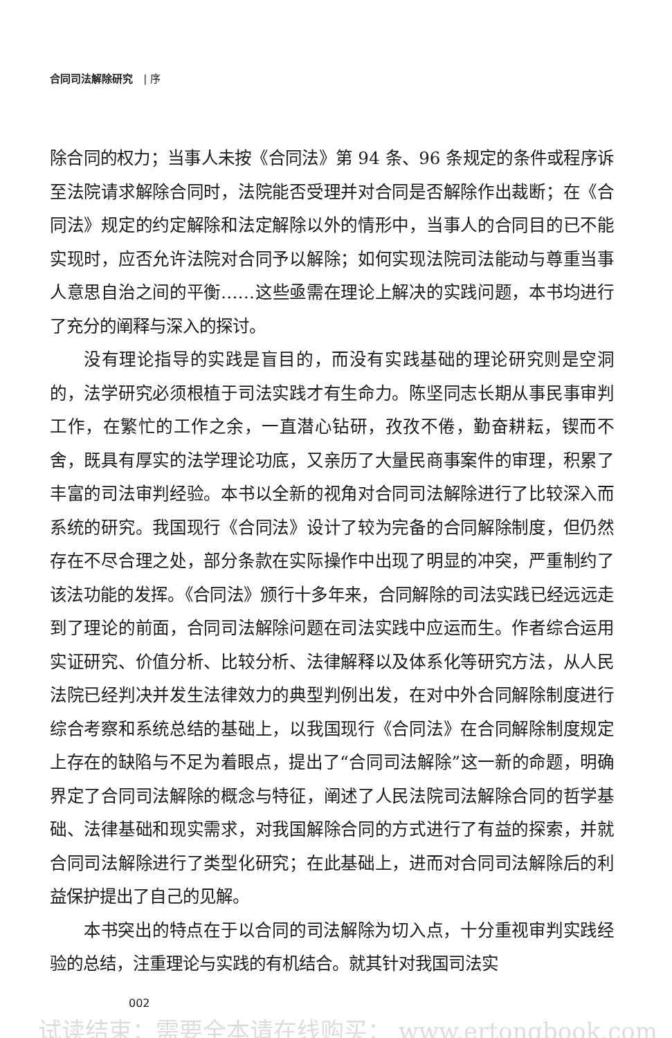合同司法解除研究 | 序
除合同的权力；当事人未按《合同法》第 94 条、96 条规定的条件或程序诉至法院请求解除合同时，法院能否受理并对合同是否解除作出裁断；在《合同法》规定的约定解除和法定解除以外的情形中，当事人的合同目的已不能实现时，应否允许法院对合同予以解除；如何实现法院司法能动与尊重当事人意思自治之间的平衡……这些亟需在理论上解决的实践问题，本书均进行了充分的阐释与深入的探讨。
没有理论指导的实践是盲目的，而没有实践基础的理论研究则是空洞的，法学研究必须根植于司法实践才有生命力。陈坚同志长期从事民事审判工作，在繁忙的工作之余，一直潜心钻研，孜孜不倦，勤奋耕耘，锲而不舍，既具有厚实的法学理论功底，又亲历了大量民商事案件的审理，积累了丰富的司法审判经验。本书以全新的视角对合同司法解除进行了比较深入而系统的研究。我国现行《合同法》设计了较为完备的合同解除制度，但仍然存在不尽合理之处，部分条款在实际操作中出现了明显的冲突，严重制约了该法功能的发挥。《合同法》颁行十多年来，合同解除的司法实践已经远远走到了理论的前面，合同司法解除问题在司法实践中应运而生。作者综合运用实证研究、价值分析、比较分析、法律解释以及体系化等研究方法，从人民法院已经判决并发生法律效力的典型判例出发，在对中外合同解除制度进行综合考察和系统总结的基础上，以我国现行《合同法》在合同解除制度规定上存在的缺陷与不足为着眼点，提出了“合同司法解除”这一新的命题，明确界定了合同司法解除的概念与特征，阐述了人民法院司法解除合同的哲学基础、法律基础和现实需求，对我国解除合同的方式进行了有益的探索，并就合同司法解除进行了类型化研究；在此基础上，进而对合同司法解除后的利益保护提出了自己的见解。
本书突出的特点在于以合同的司法解除为切入点，十分重视审判实践经验的总结，注重理论与实践的有机结合。就其针对我国司法实
002
试读结束：需要全本请在线购买： www.ertongbook.com